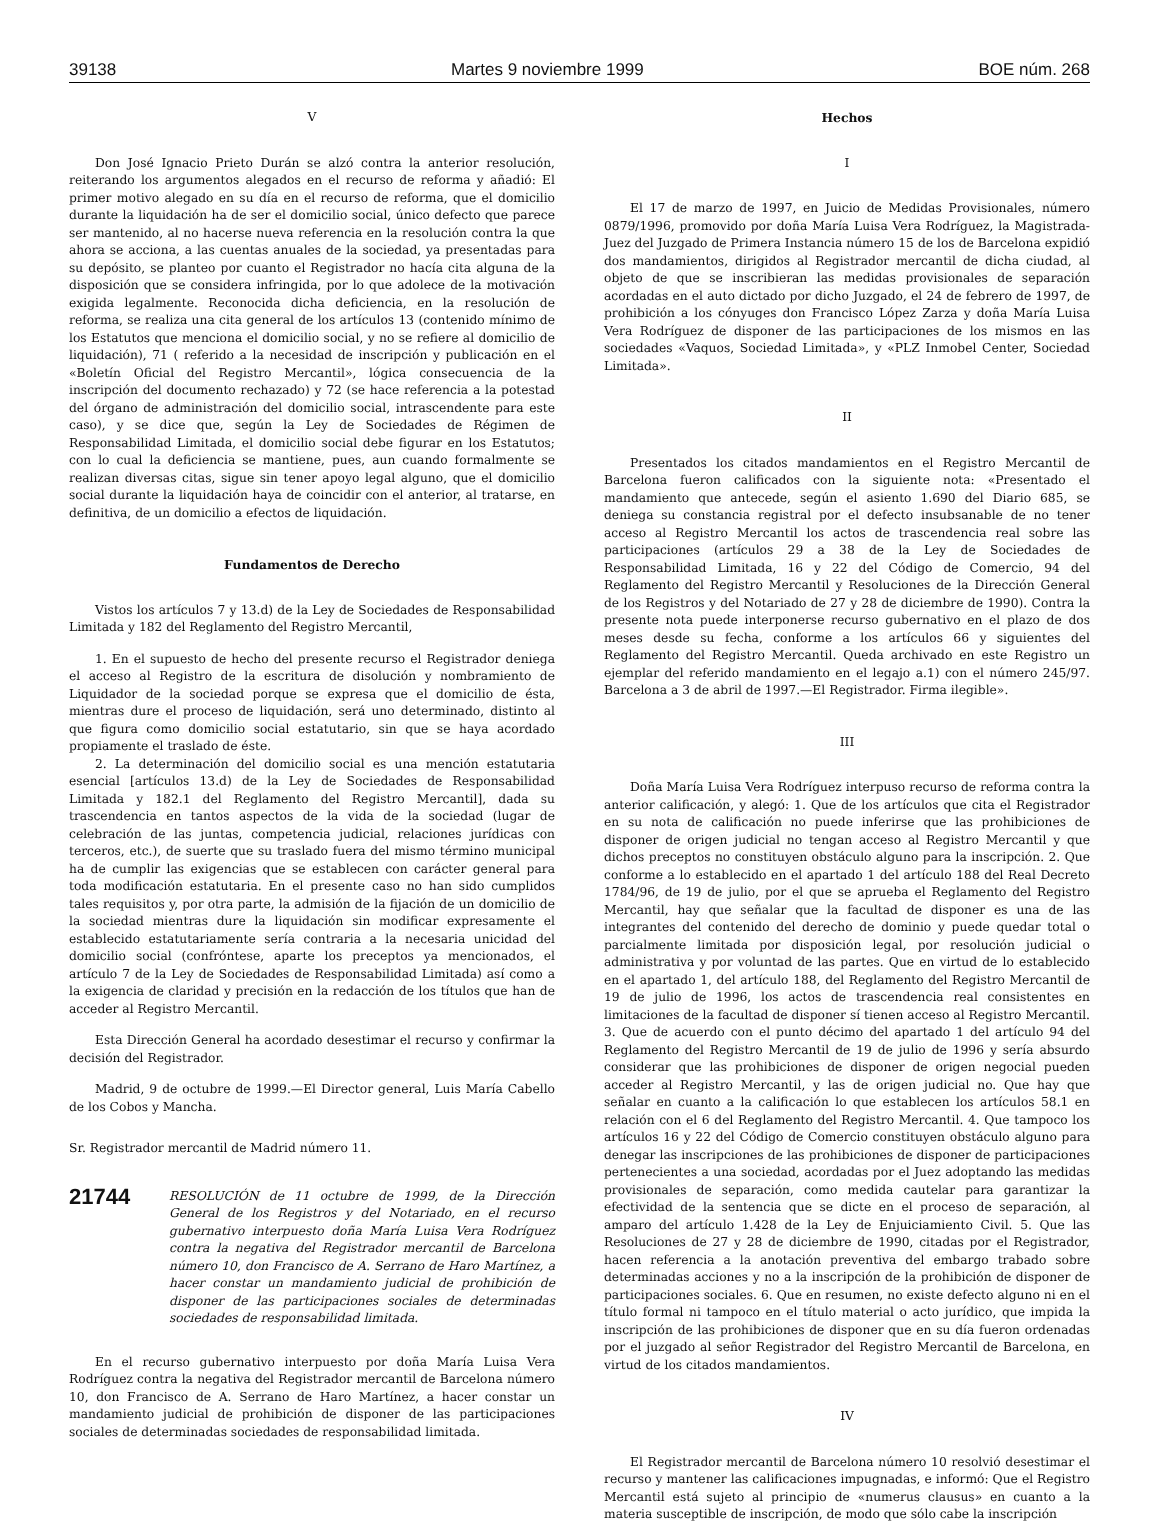39138 Martes 9 noviembre 1999 BOE núm. 268
V
Don José Ignacio Prieto Durán se alzó contra la anterior resolución, reiterando los argumentos alegados en el recurso de reforma y añadió: El primer motivo alegado en su día en el recurso de reforma, que el domicilio durante la liquidación ha de ser el domicilio social, único defecto que parece ser mantenido, al no hacerse nueva referencia en la resolución contra la que ahora se acciona, a las cuentas anuales de la sociedad, ya presentadas para su depósito, se planteo por cuanto el Registrador no hacía cita alguna de la disposición que se considera infringida, por lo que adolece de la motivación exigida legalmente. Reconocida dicha deficiencia, en la resolución de reforma, se realiza una cita general de los artículos 13 (contenido mínimo de los Estatutos que menciona el domicilio social, y no se refiere al domicilio de liquidación), 71 ( referido a la necesidad de inscripción y publicación en el «Boletín Oficial del Registro Mercantil», lógica consecuencia de la inscripción del documento rechazado) y 72 (se hace referencia a la potestad del órgano de administración del domicilio social, intrascendente para este caso), y se dice que, según la Ley de Sociedades de Régimen de Responsabilidad Limitada, el domicilio social debe figurar en los Estatutos; con lo cual la deficiencia se mantiene, pues, aun cuando formalmente se realizan diversas citas, sigue sin tener apoyo legal alguno, que el domicilio social durante la liquidación haya de coincidir con el anterior, al tratarse, en definitiva, de un domicilio a efectos de liquidación.
Fundamentos de Derecho
Vistos los artículos 7 y 13.d) de la Ley de Sociedades de Responsabilidad Limitada y 182 del Reglamento del Registro Mercantil,
1. En el supuesto de hecho del presente recurso el Registrador deniega el acceso al Registro de la escritura de disolución y nombramiento de Liquidador de la sociedad porque se expresa que el domicilio de ésta, mientras dure el proceso de liquidación, será uno determinado, distinto al que figura como domicilio social estatutario, sin que se haya acordado propiamente el traslado de éste.
2. La determinación del domicilio social es una mención estatutaria esencial [artículos 13.d) de la Ley de Sociedades de Responsabilidad Limitada y 182.1 del Reglamento del Registro Mercantil], dada su trascendencia en tantos aspectos de la vida de la sociedad (lugar de celebración de las juntas, competencia judicial, relaciones jurídicas con terceros, etc.), de suerte que su traslado fuera del mismo término municipal ha de cumplir las exigencias que se establecen con carácter general para toda modificación estatutaria. En el presente caso no han sido cumplidos tales requisitos y, por otra parte, la admisión de la fijación de un domicilio de la sociedad mientras dure la liquidación sin modificar expresamente el establecido estatutariamente sería contraria a la necesaria unicidad del domicilio social (confróntese, aparte los preceptos ya mencionados, el artículo 7 de la Ley de Sociedades de Responsabilidad Limitada) así como a la exigencia de claridad y precisión en la redacción de los títulos que han de acceder al Registro Mercantil.
Esta Dirección General ha acordado desestimar el recurso y confirmar la decisión del Registrador.
Madrid, 9 de octubre de 1999.—El Director general, Luis María Cabello de los Cobos y Mancha.
Sr. Registrador mercantil de Madrid número 11.
21744
RESOLUCIÓN de 11 octubre de 1999, de la Dirección General de los Registros y del Notariado, en el recurso gubernativo interpuesto doña María Luisa Vera Rodríguez contra la negativa del Registrador mercantil de Barcelona número 10, don Francisco de A. Serrano de Haro Martínez, a hacer constar un mandamiento judicial de prohibición de disponer de las participaciones sociales de determinadas sociedades de responsabilidad limitada.
En el recurso gubernativo interpuesto por doña María Luisa Vera Rodríguez contra la negativa del Registrador mercantil de Barcelona número 10, don Francisco de A. Serrano de Haro Martínez, a hacer constar un mandamiento judicial de prohibición de disponer de las participaciones sociales de determinadas sociedades de responsabilidad limitada.
Hechos
I
El 17 de marzo de 1997, en Juicio de Medidas Provisionales, número 0879/1996, promovido por doña María Luisa Vera Rodríguez, la Magistrada-Juez del Juzgado de Primera Instancia número 15 de los de Barcelona expidió dos mandamientos, dirigidos al Registrador mercantil de dicha ciudad, al objeto de que se inscribieran las medidas provisionales de separación acordadas en el auto dictado por dicho Juzgado, el 24 de febrero de 1997, de prohibición a los cónyuges don Francisco López Zarza y doña María Luisa Vera Rodríguez de disponer de las participaciones de los mismos en las sociedades «Vaquos, Sociedad Limitada», y «PLZ Inmobel Center, Sociedad Limitada».
II
Presentados los citados mandamientos en el Registro Mercantil de Barcelona fueron calificados con la siguiente nota: «Presentado el mandamiento que antecede, según el asiento 1.690 del Diario 685, se deniega su constancia registral por el defecto insubsanable de no tener acceso al Registro Mercantil los actos de trascendencia real sobre las participaciones (artículos 29 a 38 de la Ley de Sociedades de Responsabilidad Limitada, 16 y 22 del Código de Comercio, 94 del Reglamento del Registro Mercantil y Resoluciones de la Dirección General de los Registros y del Notariado de 27 y 28 de diciembre de 1990). Contra la presente nota puede interponerse recurso gubernativo en el plazo de dos meses desde su fecha, conforme a los artículos 66 y siguientes del Reglamento del Registro Mercantil. Queda archivado en este Registro un ejemplar del referido mandamiento en el legajo a.1) con el número 245/97. Barcelona a 3 de abril de 1997.—El Registrador. Firma ilegible».
III
Doña María Luisa Vera Rodríguez interpuso recurso de reforma contra la anterior calificación, y alegó: 1. Que de los artículos que cita el Registrador en su nota de calificación no puede inferirse que las prohibiciones de disponer de origen judicial no tengan acceso al Registro Mercantil y que dichos preceptos no constituyen obstáculo alguno para la inscripción. 2. Que conforme a lo establecido en el apartado 1 del artículo 188 del Real Decreto 1784/96, de 19 de julio, por el que se aprueba el Reglamento del Registro Mercantil, hay que señalar que la facultad de disponer es una de las integrantes del contenido del derecho de dominio y puede quedar total o parcialmente limitada por disposición legal, por resolución judicial o administrativa y por voluntad de las partes. Que en virtud de lo establecido en el apartado 1, del artículo 188, del Reglamento del Registro Mercantil de 19 de julio de 1996, los actos de trascendencia real consistentes en limitaciones de la facultad de disponer sí tienen acceso al Registro Mercantil. 3. Que de acuerdo con el punto décimo del apartado 1 del artículo 94 del Reglamento del Registro Mercantil de 19 de julio de 1996 y sería absurdo considerar que las prohibiciones de disponer de origen negocial pueden acceder al Registro Mercantil, y las de origen judicial no. Que hay que señalar en cuanto a la calificación lo que establecen los artículos 58.1 en relación con el 6 del Reglamento del Registro Mercantil. 4. Que tampoco los artículos 16 y 22 del Código de Comercio constituyen obstáculo alguno para denegar las inscripciones de las prohibiciones de disponer de participaciones pertenecientes a una sociedad, acordadas por el Juez adoptando las medidas provisionales de separación, como medida cautelar para garantizar la efectividad de la sentencia que se dicte en el proceso de separación, al amparo del artículo 1.428 de la Ley de Enjuiciamiento Civil. 5. Que las Resoluciones de 27 y 28 de diciembre de 1990, citadas por el Registrador, hacen referencia a la anotación preventiva del embargo trabado sobre determinadas acciones y no a la inscripción de la prohibición de disponer de participaciones sociales. 6. Que en resumen, no existe defecto alguno ni en el título formal ni tampoco en el título material o acto jurídico, que impida la inscripción de las prohibiciones de disponer que en su día fueron ordenadas por el juzgado al señor Registrador del Registro Mercantil de Barcelona, en virtud de los citados mandamientos.
IV
El Registrador mercantil de Barcelona número 10 resolvió desestimar el recurso y mantener las calificaciones impugnadas, e informó: Que el Registro Mercantil está sujeto al principio de «numerus clausus» en cuanto a la materia susceptible de inscripción, de modo que sólo cabe la inscripción